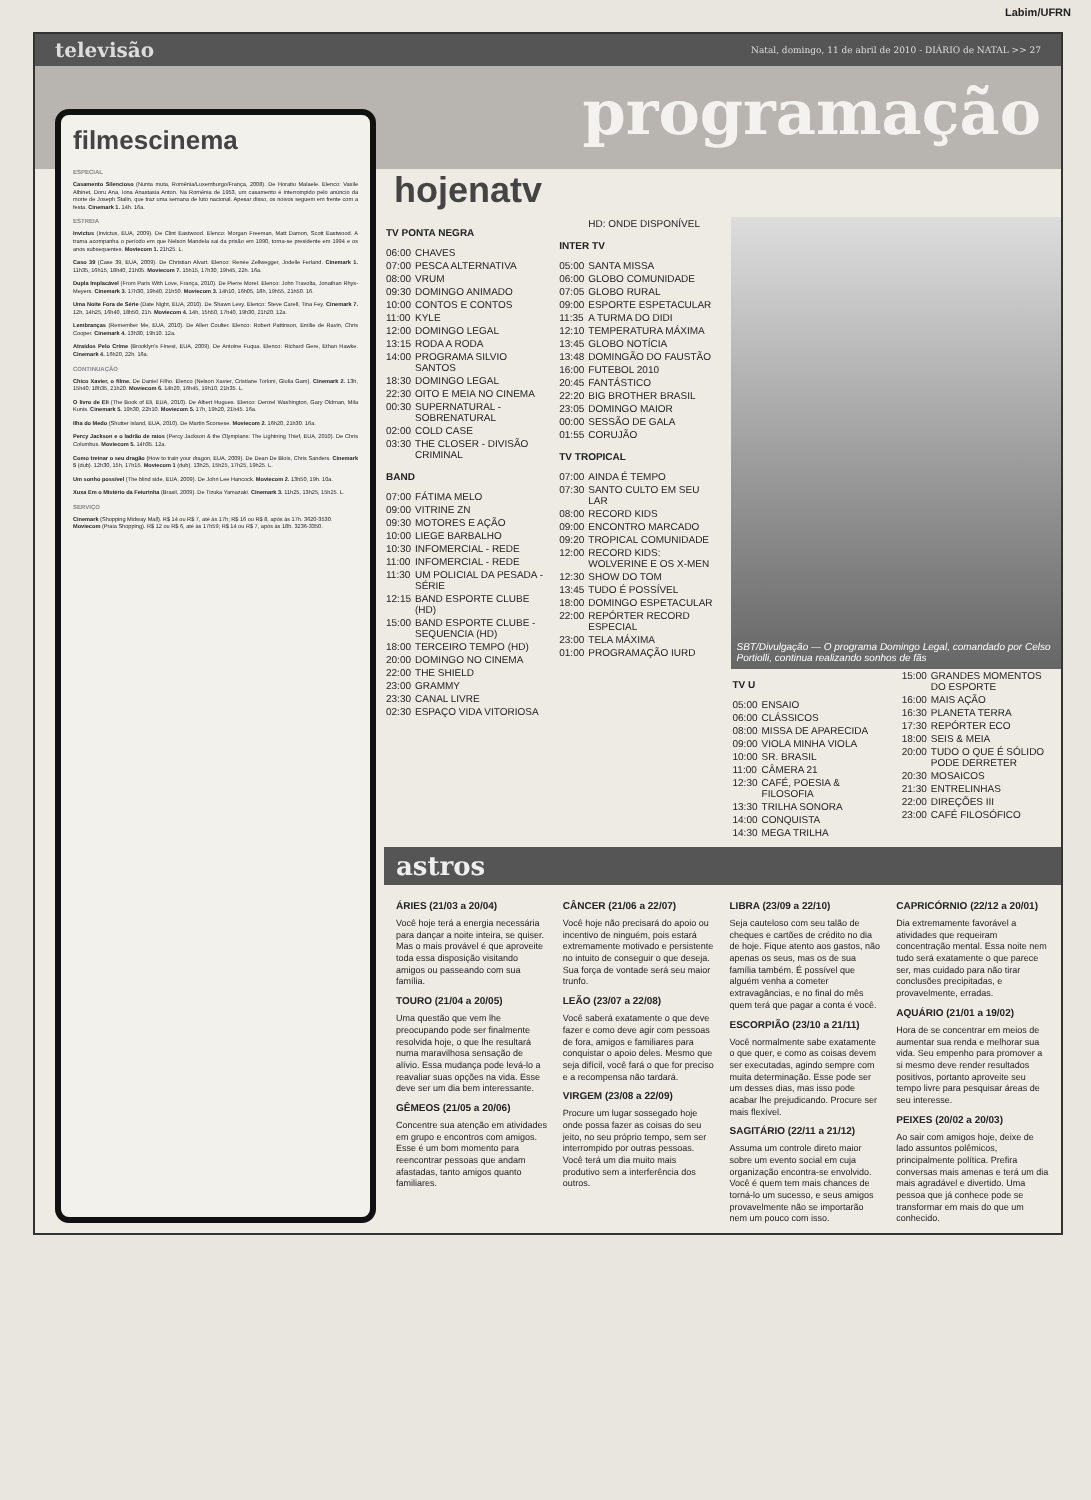Labim/UFRN
televisão Natal, domingo, 11 de abril de 2010 - DIÁRIO de NATAL >> 27
programação
filmescinema
ESPECIAL
Casamento Silencioso (Nunta muta, Romênia/Luxemburgo/França, 2008). De Horatiu Malaele. Elenco: Vasile Albinet, Doru Ana, Iona Anastasia Anton. Na Romênia de 1953, um casamento é interrompido pelo anúncio da morte de Joseph Stalin, que traz uma semana de luto nacional. Apesar disso, os noivos seguem em frente com a festa. Cinemark 1. 14h. 16a.
ESTREIA
Invictus (Invictus, EUA, 2009). De Clint Eastwood. Elenco: Morgan Freeman, Matt Damon, Scott Eastwood. A trama acompanha o período em que Nelson Mandela sai da prisão em 1990, torna-se presidente em 1994 e os anos subsequentes. Moviecom 1. 21h25. L.
Caso 39 (Case 39, EUA, 2009). De Christian Alvart. Elenco: Renée Zellwegger, Jodelle Ferland. Cinemark 1. 11h35, 16h15, 18h40, 21h05. Moviecom 7. 15h15, 17h30, 19h45, 22h. 16a.
Dupla Implacável (From Paris With Love, França, 2010). De Pierre Morel. Elenco: John Travolta, Jonathan Rhys-Meyers. Cinemark 3. 17h30, 19h40, 21h50. Moviecom 3. 14h10, 16h05, 18h, 19h55, 21h50. 16.
Uma Noite Fora de Série (Date Night, EUA, 2010). De Shawn Levy. Elenco: Steve Carell, Tina Fey. Cinemark 7. 12h, 14h25, 16h40, 18h50, 21h. Moviecom 4. 14h, 15h50, 17h40, 19h30, 21h20. 12a.
Lembranças (Remember Me, EUA, 2010). De Allen Coulter. Elenco: Robert Pattinson, Emilie de Ravin, Chris Cooper. Cinemark 4. 13h30, 19h10. 12a.
Atraídos Pelo Crime (Brooklyn's Finest, EUA, 2009). De Antoine Fuqua. Elenco: Richard Gere, Ethan Hawke. Cinemark 4. 16h20, 22h. 16a.
CONTINUAÇÃO
Chico Xavier, o filme. De Daniel Filho. Elenco (Nelson Xavier, Cristiane Torloni, Giulia Gam). Cinemark 2. 13h, 15h40, 18h35, 21h20. Moviecom 6. 14h20, 16h45, 19h10, 21h35. L.
O livro de Eli (The Book of Eli, EUA, 2010). De Albert Hugues. Elenco: Denzel Washington, Gary Oldman, Mila Kunis. Cinemark 5. 19h30, 22h10. Moviecom 5. 17h, 19h20, 21h45. 16a.
Ilha do Medo (Shutter Island, EUA, 2010). De Martin Scorsese. Moviecom 2. 16h20, 21h30. 16a.
Percy Jackson e o ladrão de raios (Percy Jackson & the Olympians: The Lightning Thief, EUA, 2010). De Chris Columbus. Moviecom 5. 14h35. 12a.
Como treinar o seu dragão (How to train your dragon, EUA, 2009). De Dean De Blois, Chris Sanders. Cinemark 5 (dub). 12h30, 15h, 17h15. Moviecom 1 (dub). 13h25, 15h25, 17h25, 19h25. L.
Um sonho possível (The blind side, EUA, 2009). De John Lee Hancock. Moviecom 2. 13h50, 19h. 10a.
Xuxa Em o Mistério da Feiurinha (Brasil, 2009). De Tizuka Yamazaki. Cinemark 3. 11h25, 13h25, 15h25. L.
SERVIÇO
Cinemark (Shopping Midway Mall). R$ 14 ou R$ 7, até às 17h; R$ 16 ou R$ 8, após às 17h. 3620-3530.
Moviecom (Praia Shopping). R$ 12 ou R$ 6, até às 17h59; R$ 14 ou R$ 7, após às 18h. 3236-3350.
hojenatv
| TV PONTA NEGRA | |
| --- | --- |
| 06:00 | CHAVES |
| 07:00 | PESCA ALTERNATIVA |
| 08:00 | VRUM |
| 09:30 | DOMINGO ANIMADO |
| 10:00 | CONTOS E CONTOS |
| 11:00 | KYLE |
| 12:00 | DOMINGO LEGAL |
| 13:15 | RODA A RODA |
| 14:00 | PROGRAMA SILVIO SANTOS |
| 18:30 | DOMINGO LEGAL |
| 22:30 | OITO E MEIA NO CINEMA |
| 00:30 | SUPERNATURAL - SOBRENATURAL |
| 02:00 | COLD CASE |
| 03:30 | THE CLOSER - DIVISÃO CRIMINAL |
| BAND | |
| 07:00 | FÁTIMA MELO |
| 09:00 | VITRINE ZN |
| 09:30 | MOTORES E AÇÃO |
| 10:00 | LIEGE BARBALHO |
| 10:30 | INFOMERCIAL - REDE |
| 11:00 | INFOMERCIAL - REDE |
| 11:30 | UM POLICIAL DA PESADA - SÉRIE |
| 12:15 | BAND ESPORTE CLUBE (HD) |
| 15:00 | BAND ESPORTE CLUBE - SEQUENCIA (HD) |
| 18:00 | TERCEIRO TEMPO (HD) |
| 20:00 | DOMINGO NO CINEMA |
| 22:00 | THE SHIELD |
| 23:00 | GRAMMY |
| 23:30 | CANAL LIVRE |
| 02:30 | ESPAÇO VIDA VITORIOSA |
| | HD: ONDE DISPONÍVEL |
| INTER TV | |
| 05:00 | SANTA MISSA |
| 06:00 | GLOBO COMUNIDADE |
| 07:05 | GLOBO RURAL |
| 09:00 | ESPORTE ESPETACULAR |
| 11:35 | A TURMA DO DIDI |
| 12:10 | TEMPERATURA MÁXIMA |
| 13:45 | GLOBO NOTÍCIA |
| 13:48 | DOMINGÃO DO FAUSTÃO |
| 16:00 | FUTEBOL 2010 |
| 20:45 | FANTÁSTICO |
| 22:20 | BIG BROTHER BRASIL |
| 23:05 | DOMINGO MAIOR |
| 00:00 | SESSÃO DE GALA |
| 01:55 | CORUJÃO |
| TV TROPICAL | |
| 07:00 | AINDA É TEMPO |
| 07:30 | SANTO CULTO EM SEU LAR |
| 08:00 | RECORD KIDS |
| 09:00 | ENCONTRO MARCADO |
| 09:20 | TROPICAL COMUNIDADE |
| 12:00 | RECORD KIDS: WOLVERINE E OS X-MEN |
| 12:30 | SHOW DO TOM |
| 13:45 | TUDO É POSSÍVEL |
| 18:00 | DOMINGO ESPETACULAR |
| 22:00 | REPÓRTER RECORD ESPECIAL |
| 23:00 | TELA MÁXIMA |
| 01:00 | PROGRAMAÇÃO IURD |
SBT/Divulgação — O programa Domingo Legal, comandado por Celso Portiolli, continua realizando sonhos de fãs
| TV U | |
| --- | --- |
| 05:00 | ENSAIO |
| 06:00 | CLÁSSICOS |
| 08:00 | MISSA DE APARECIDA |
| 09:00 | VIOLA MINHA VIOLA |
| 10:00 | SR. BRASIL |
| 11:00 | CÂMERA 21 |
| 12:30 | CAFÉ, POESIA & FILOSOFIA |
| 13:30 | TRILHA SONORA |
| 14:00 | CONQUISTA |
| 14:30 | MEGA TRILHA |
| 15:00 | GRANDES MOMENTOS DO ESPORTE |
| 16:00 | MAIS AÇÃO |
| 16:30 | PLANETA TERRA |
| 17:30 | REPÓRTER ECO |
| 18:00 | SEIS & MEIA |
| 20:00 | TUDO O QUE É SÓLIDO PODE DERRETER |
| 20:30 | MOSAICOS |
| 21:30 | ENTRELINHAS |
| 22:00 | DIREÇÕES III |
| 23:00 | CAFÉ FILOSÓFICO |
astros
ÁRIES (21/03 a 20/04)
Você hoje terá a energia necessária para dançar a noite inteira, se quiser. Mas o mais provável é que aproveite toda essa disposição visitando amigos ou passeando com sua família.
TOURO (21/04 a 20/05)
Uma questão que vem lhe preocupando pode ser finalmente resolvida hoje, o que lhe resultará numa maravilhosa sensação de alívio. Essa mudança pode levá-lo a reavaliar suas opções na vida. Esse deve ser um dia bem interessante.
GÊMEOS (21/05 a 20/06)
Concentre sua atenção em atividades em grupo e encontros com amigos. Esse é um bom momento para reencontrar pessoas que andam afastadas, tanto amigos quanto familiares.
CÂNCER (21/06 a 22/07)
Você hoje não precisará do apoio ou incentivo de ninguém, pois estará extremamente motivado e persistente no intuito de conseguir o que deseja. Sua força de vontade será seu maior trunfo.
LEÃO (23/07 a 22/08)
Você saberá exatamente o que deve fazer e como deve agir com pessoas de fora, amigos e familiares para conquistar o apoio deles. Mesmo que seja difícil, você fará o que for preciso e a recompensa não tardará.
VIRGEM (23/08 a 22/09)
Procure um lugar sossegado hoje onde possa fazer as coisas do seu jeito, no seu próprio tempo, sem ser interrompido por outras pessoas. Você terá um dia muito mais produtivo sem a interferência dos outros.
LIBRA (23/09 a 22/10)
Seja cauteloso com seu talão de cheques e cartões de crédito no dia de hoje. Fique atento aos gastos, não apenas os seus, mas os de sua família também. É possível que alguém venha a cometer extravagâncias, e no final do mês quem terá que pagar a conta é você.
ESCORPIÃO (23/10 a 21/11)
Você normalmente sabe exatamente o que quer, e como as coisas devem ser executadas, agindo sempre com muita determinação. Esse pode ser um desses dias, mas isso pode acabar lhe prejudicando. Procure ser mais flexível.
SAGITÁRIO (22/11 a 21/12)
Assuma um controle direto maior sobre um evento social em cuja organização encontra-se envolvido. Você é quem tem mais chances de torná-lo um sucesso, e seus amigos provavelmente não se importarão nem um pouco com isso.
CAPRICÓRNIO (22/12 a 20/01)
Dia extremamente favorável a atividades que requeiram concentração mental. Essa noite nem tudo será exatamente o que parece ser, mas cuidado para não tirar conclusões precipitadas, e provavelmente, erradas.
AQUÁRIO (21/01 a 19/02)
Hora de se concentrar em meios de aumentar sua renda e melhorar sua vida. Seu empenho para promover a si mesmo deve render resultados positivos, portanto aproveite seu tempo livre para pesquisar áreas de seu interesse.
PEIXES (20/02 a 20/03)
Ao sair com amigos hoje, deixe de lado assuntos polêmicos, principalmente política. Prefira conversas mais amenas e terá um dia mais agradável e divertido. Uma pessoa que já conhece pode se transformar em mais do que um conhecido.